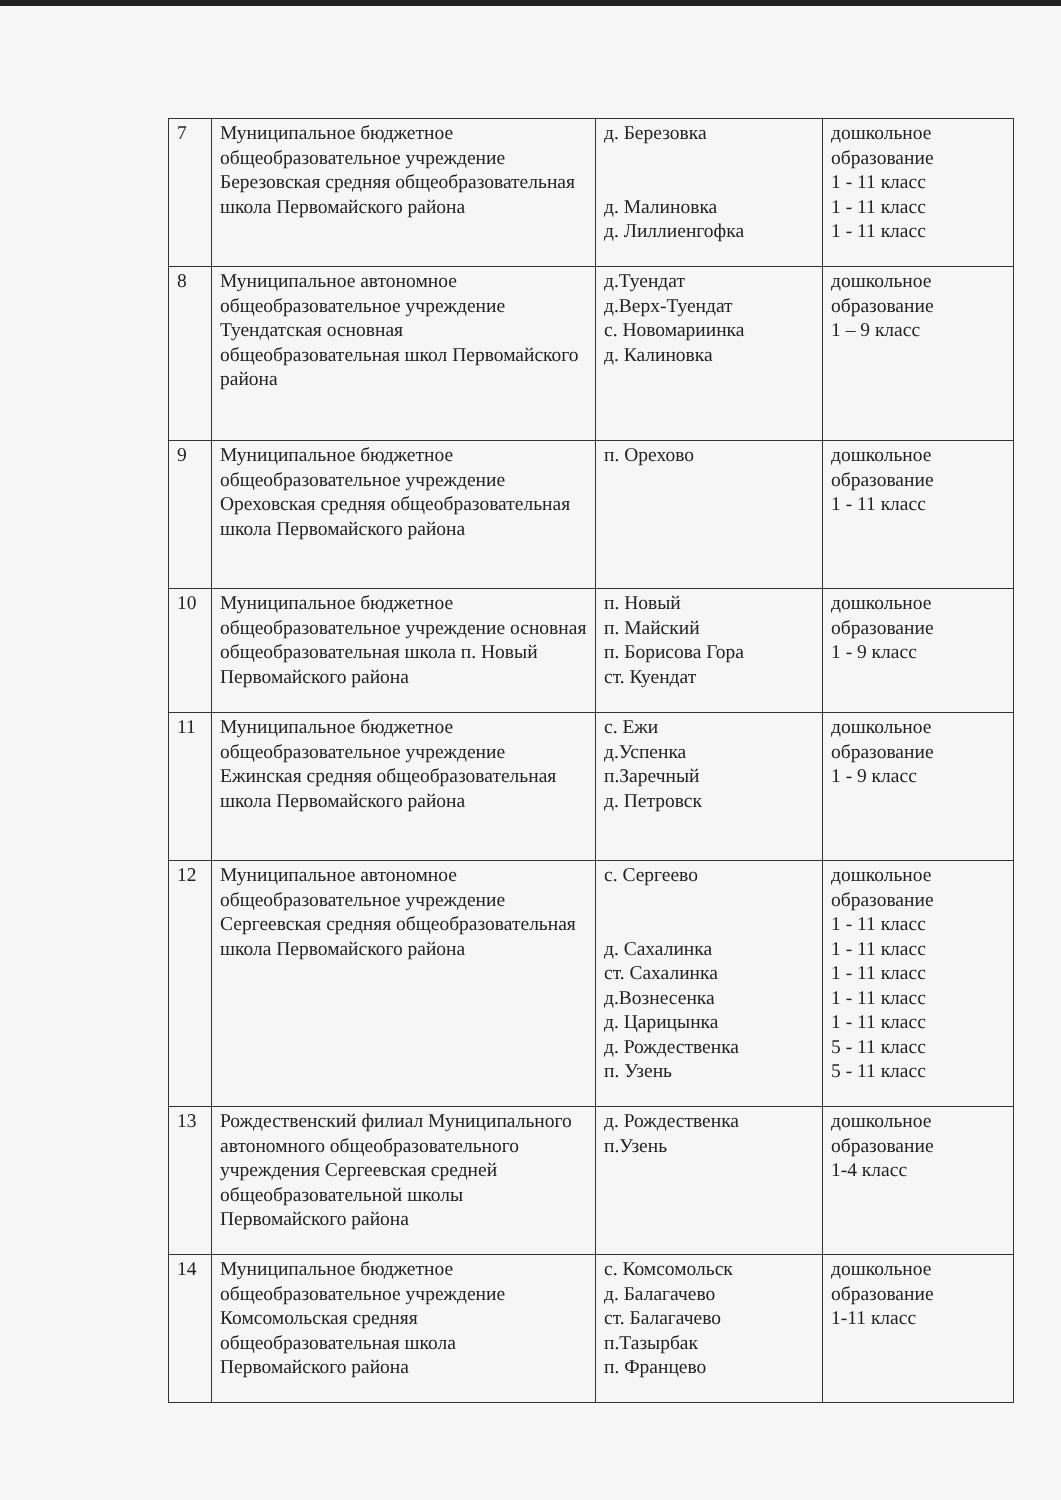| 7 | Муниципальное бюджетное общеобразовательное учреждение Березовская средняя общеобразовательная школа Первомайского района | д. Березовка д. Малиновка д. Лиллиенгофка | дошкольное образование 1 - 11 класс 1 - 11 класс 1 - 11 класс |
| 8 | Муниципальное автономное общеобразовательное учреждение Туендатская основная общеобразовательная школ Первомайского района | д.Туендат д.Верх-Туендат с. Новомариинка д. Калиновка | дошкольное образование 1 – 9 класс |
| 9 | Муниципальное бюджетное общеобразовательное учреждение Ореховская средняя общеобразовательная школа Первомайского района | п. Орехово | дошкольное образование 1 - 11 класс |
| 10 | Муниципальное бюджетное общеобразовательное учреждение основная общеобразовательная школа п. Новый Первомайского района | п. Новый п. Майский п. Борисова Гора ст. Куендат | дошкольное образование 1 - 9 класс |
| 11 | Муниципальное бюджетное общеобразовательное учреждение Ежинская средняя общеобразовательная школа Первомайского района | с. Ежи д.Успенка п.Заречный д. Петровск | дошкольное образование 1 - 9 класс |
| 12 | Муниципальное автономное общеобразовательное учреждение Сергеевская средняя общеобразовательная школа Первомайского района | с. Сергеево д. Сахалинка ст. Сахалинка д.Вознесенка д. Царицынка д. Рождественка п. Узень | дошкольное образование 1 - 11 класс 1 - 11 класс 1 - 11 класс 1 - 11 класс 1 - 11 класс 5 - 11 класс 5 - 11 класс |
| 13 | Рождественский филиал Муниципального автономного общеобразовательного учреждения Сергеевская средней общеобразовательной школы Первомайского района | д. Рождественка п.Узень | дошкольное образование 1-4 класс |
| 14 | Муниципальное бюджетное общеобразовательное учреждение Комсомольская средняя общеобразовательная школа Первомайского района | с. Комсомольск д. Балагачево ст. Балагачево п.Тазырбак п. Францево | дошкольное образование 1-11 класс |